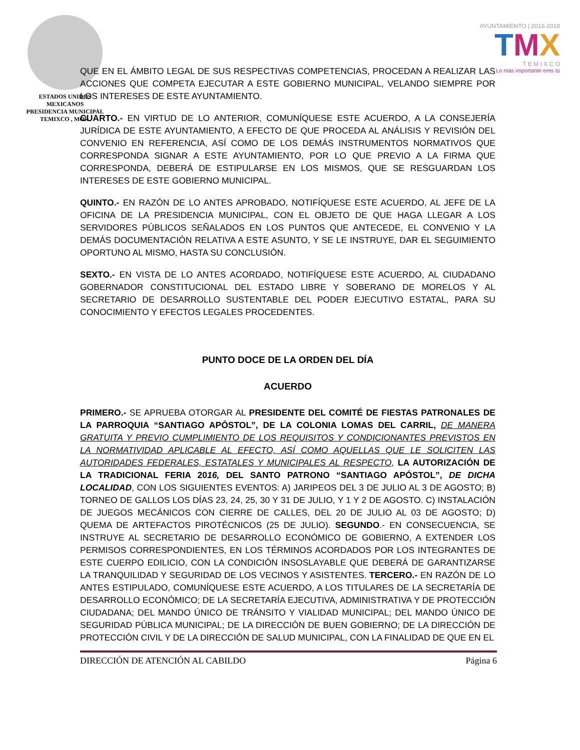ESTADOS UNIDOS MEXICANOS
PRESIDENCIA MUNICIPAL
TEMIXCO , MOR.
AYUNTAMIENTO | 2016·2018
TMX
T E M I X C O
Lo más importante eres tú
QUE EN EL ÁMBITO LEGAL DE SUS RESPECTIVAS COMPETENCIAS, PROCEDAN A REALIZAR LAS ACCIONES QUE COMPETA EJECUTAR A ESTE GOBIERNO MUNICIPAL, VELANDO SIEMPRE POR LOS INTERESES DE ESTE AYUNTAMIENTO.
CUARTO.- EN VIRTUD DE LO ANTERIOR, COMUNÍQUESE ESTE ACUERDO, A LA CONSEJERÍA JURÍDICA DE ESTE AYUNTAMIENTO, A EFECTO DE QUE PROCEDA AL ANÁLISIS Y REVISIÓN DEL CONVENIO EN REFERENCIA, ASÍ COMO DE LOS DEMÁS INSTRUMENTOS NORMATIVOS QUE CORRESPONDA SIGNAR A ESTE AYUNTAMIENTO, POR LO QUE PREVIO A LA FIRMA QUE CORRESPONDA, DEBERÁ DE ESTIPULARSE EN LOS MISMOS, QUE SE RESGUARDAN LOS INTERESES DE ESTE GOBIERNO MUNICIPAL.
QUINTO.- EN RAZÓN DE LO ANTES APROBADO, NOTIFÍQUESE ESTE ACUERDO, AL JEFE DE LA OFICINA DE LA PRESIDENCIA MUNICIPAL, CON EL OBJETO DE QUE HAGA LLEGAR A LOS SERVIDORES PÚBLICOS SEÑALADOS EN LOS PUNTOS QUE ANTECEDE, EL CONVENIO Y LA DEMÁS DOCUMENTACIÓN RELATIVA A ESTE ASUNTO, Y SE LE INSTRUYE, DAR EL SEGUIMIENTO OPORTUNO AL MISMO, HASTA SU CONCLUSIÓN.
SEXTO.- EN VISTA DE LO ANTES ACORDADO, NOTIFÍQUESE ESTE ACUERDO, AL CIUDADANO GOBERNADOR CONSTITUCIONAL DEL ESTADO LIBRE Y SOBERANO DE MORELOS Y AL SECRETARIO DE DESARROLLO SUSTENTABLE DEL PODER EJECUTIVO ESTATAL, PARA SU CONOCIMIENTO Y EFECTOS LEGALES PROCEDENTES.
PUNTO DOCE DE LA ORDEN DEL DÍA
ACUERDO
PRIMERO.- SE APRUEBA OTORGAR AL PRESIDENTE DEL COMITÉ DE FIESTAS PATRONALES DE LA PARROQUIA “SANTIAGO APÓSTOL”, DE LA COLONIA LOMAS DEL CARRIL, DE MANERA GRATUITA Y PREVIO CUMPLIMIENTO DE LOS REQUISITOS Y CONDICIONANTES PREVISTOS EN LA NORMATIVIDAD APLICABLE AL EFECTO, ASÍ COMO AQUELLAS QUE LE SOLICITEN LAS AUTORIDADES FEDERALES, ESTATALES Y MUNICIPALES AL RESPECTO, LA AUTORIZACIÓN DE LA TRADICIONAL FERIA 2016, DEL SANTO PATRONO “SANTIAGO APÓSTOL”, DE DICHA LOCALIDAD, CON LOS SIGUIENTES EVENTOS: A) JARIPEOS DEL 3 DE JULIO AL 3 DE AGOSTO; B) TORNEO DE GALLOS LOS DÍAS 23, 24, 25, 30 Y 31 DE JULIO, Y 1 Y 2 DE AGOSTO. C) INSTALACIÓN DE JUEGOS MECÁNICOS CON CIERRE DE CALLES, DEL 20 DE JULIO AL 03 DE AGOSTO; D) QUEMA DE ARTEFACTOS PIROTÉCNICOS (25 DE JULIO). SEGUNDO.- EN CONSECUENCIA, SE INSTRUYE AL SECRETARIO DE DESARROLLO ECONÓMICO DE GOBIERNO, A EXTENDER LOS PERMISOS CORRESPONDIENTES, EN LOS TÉRMINOS ACORDADOS POR LOS INTEGRANTES DE ESTE CUERPO EDILICIO, CON LA CONDICIÓN INSOSLAYABLE QUE DEBERÁ DE GARANTIZARSE LA TRANQUILIDAD Y SEGURIDAD DE LOS VECINOS Y ASISTENTES. TERCERO.- EN RAZÓN DE LO ANTES ESTIPULADO, COMUNÍQUESE ESTE ACUERDO, A LOS TITULARES DE LA SECRETARÍA DE DESARROLLO ECONÓMICO; DE LA SECRETARÍA EJECUTIVA, ADMINISTRATIVA Y DE PROTECCIÓN CIUDADANA; DEL MANDO ÚNICO DE TRÁNSITO Y VIALIDAD MUNICIPAL; DEL MANDO ÚNICO DE SEGURIDAD PÚBLICA MUNICIPAL; DE LA DIRECCIÓN DE BUEN GOBIERNO; DE LA DIRECCIÓN DE PROTECCIÓN CIVIL Y DE LA DIRECCIÓN DE SALUD MUNICIPAL, CON LA FINALIDAD DE QUE EN EL
DIRECCIÓN DE ATENCIÓN AL CABILDO Página 6